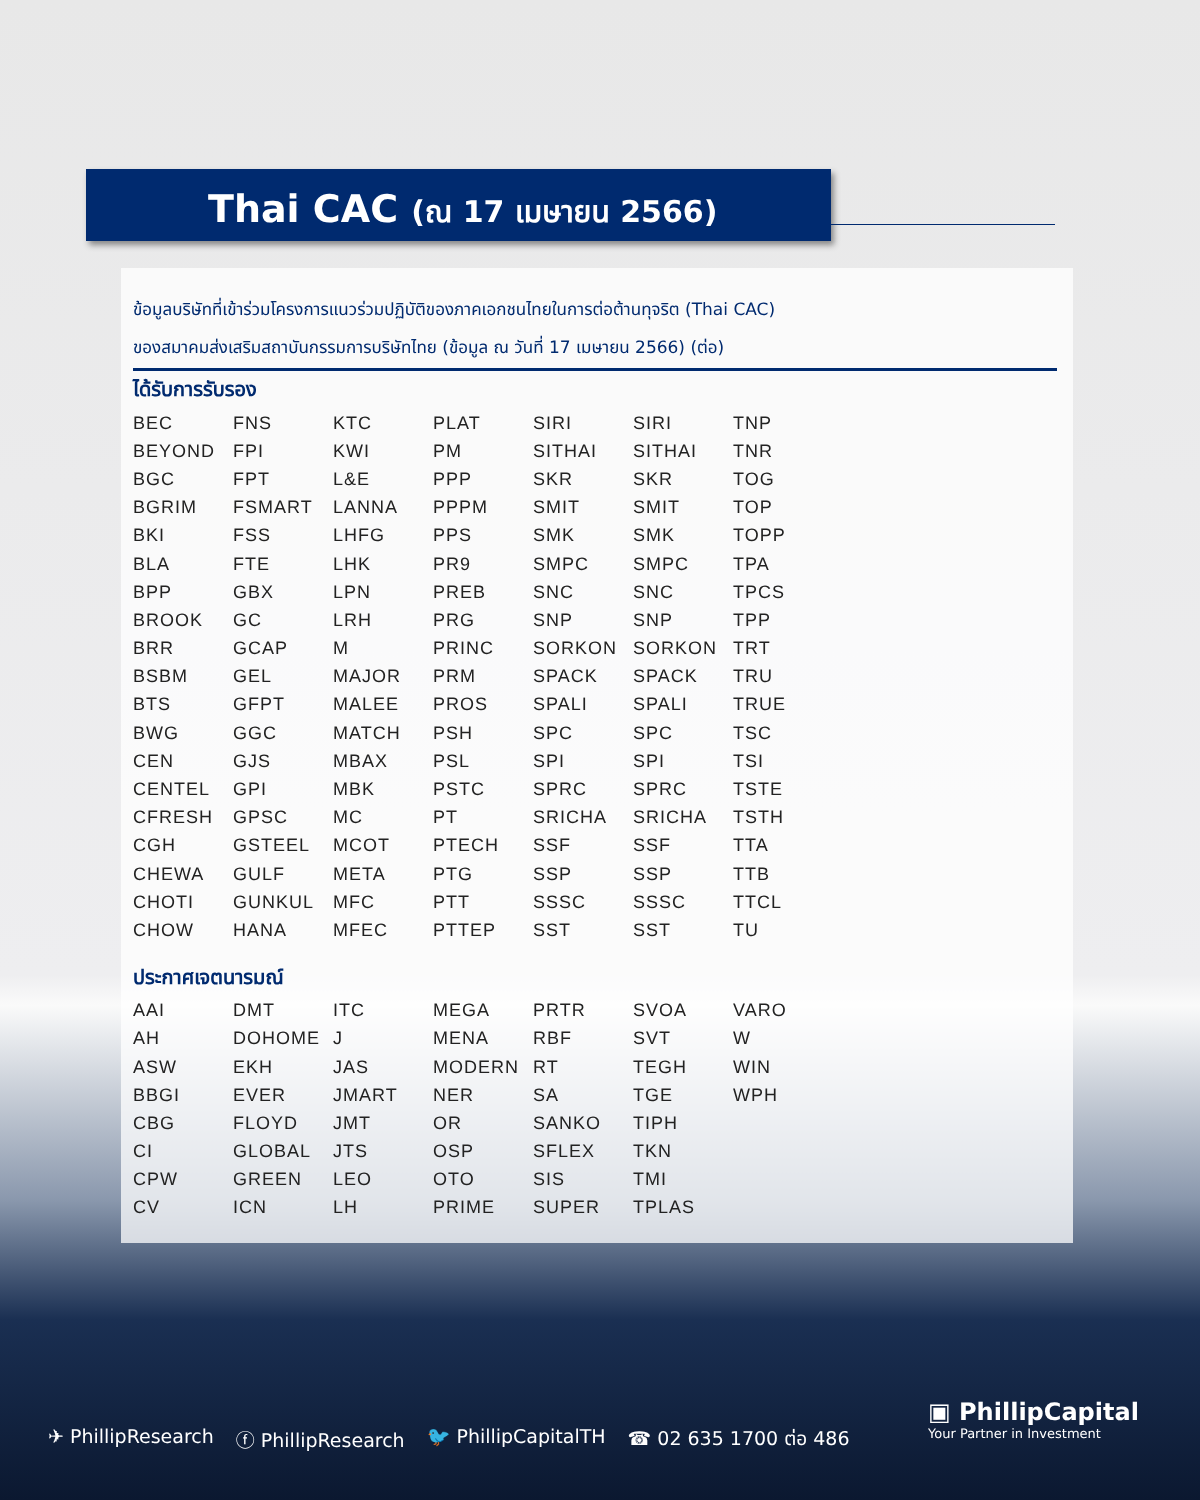Thai CAC (ณ 17 เมษายน 2566)
ข้อมูลบริษัทที่เข้าร่วมโครงการแนวร่วมปฏิบัติของภาคเอกชนไทยในการต่อต้านทุจริต (Thai CAC)
ของสมาคมส่งเสริมสถาบันกรรมการบริษัทไทย (ข้อมูล ณ วันที่ 17 เมษายน 2566) (ต่อ)
ได้รับการรับรอง
| BEC | FNS | KTC | PLAT | SIRI | SIRI | TNP |
| BEYOND | FPI | KWI | PM | SITHAI | SITHAI | TNR |
| BGC | FPT | L&E | PPP | SKR | SKR | TOG |
| BGRIM | FSMART | LANNA | PPPM | SMIT | SMIT | TOP |
| BKI | FSS | LHFG | PPS | SMK | SMK | TOPP |
| BLA | FTE | LHK | PR9 | SMPC | SMPC | TPA |
| BPP | GBX | LPN | PREB | SNC | SNC | TPCS |
| BROOK | GC | LRH | PRG | SNP | SNP | TPP |
| BRR | GCAP | M | PRINC | SORKON | SORKON | TRT |
| BSBM | GEL | MAJOR | PRM | SPACK | SPACK | TRU |
| BTS | GFPT | MALEE | PROS | SPALI | SPALI | TRUE |
| BWG | GGC | MATCH | PSH | SPC | SPC | TSC |
| CEN | GJS | MBAX | PSL | SPI | SPI | TSI |
| CENTEL | GPI | MBK | PSTC | SPRC | SPRC | TSTE |
| CFRESH | GPSC | MC | PT | SRICHA | SRICHA | TSTH |
| CGH | GSTEEL | MCOT | PTECH | SSF | SSF | TTA |
| CHEWA | GULF | META | PTG | SSP | SSP | TTB |
| CHOTI | GUNKUL | MFC | PTT | SSSC | SSSC | TTCL |
| CHOW | HANA | MFEC | PTTEP | SST | SST | TU |
ประกาศเจตนารมณ์
| AAI | DMT | ITC | MEGA | PRTR | SVOA | VARO |
| AH | DOHOME | J | MENA | RBF | SVT | W |
| ASW | EKH | JAS | MODERN | RT | TEGH | WIN |
| BBGI | EVER | JMART | NER | SA | TGE | WPH |
| CBG | FLOYD | JMT | OR | SANKO | TIPH | |
| CI | GLOBAL | JTS | OSP | SFLEX | TKN | |
| CPW | GREEN | LEO | OTO | SIS | TMI | |
| CV | ICN | LH | PRIME | SUPER | TPLAS | |
✈ PhillipResearch ⓕ PhillipResearch 🐦 PhillipCapitalTH ☎ 02 635 1700 ต่อ 486
▣ PhillipCapital
Your Partner in Investment